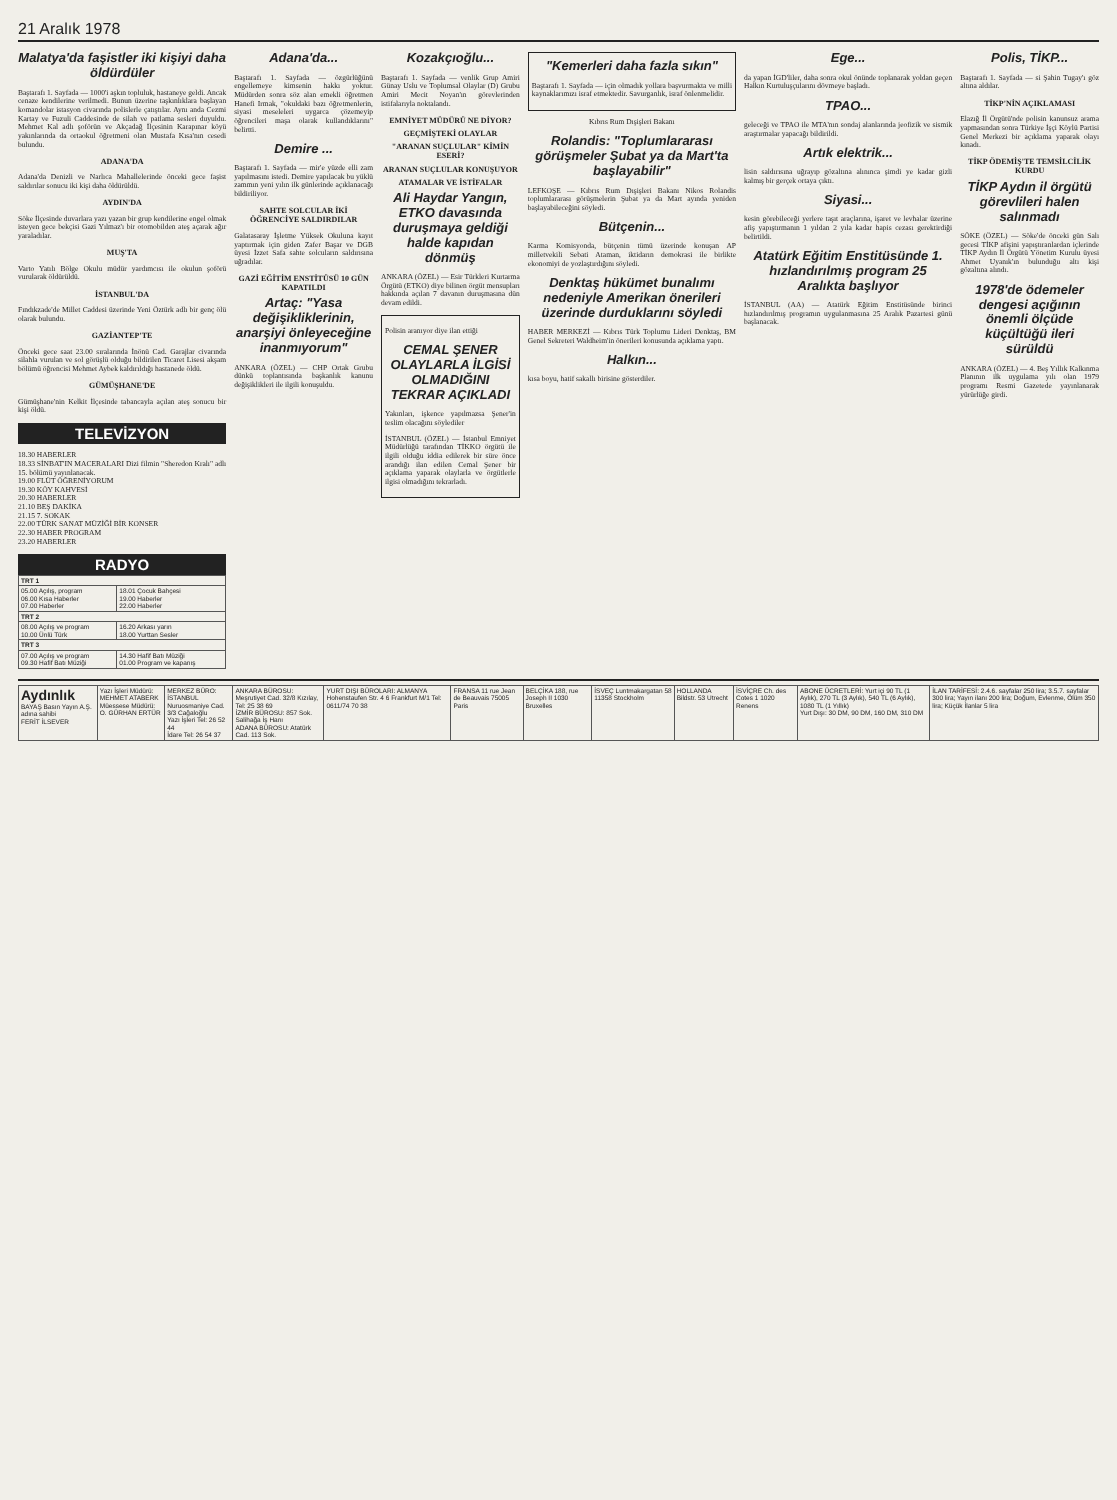21 Aralık 1978
Malatya'da faşistler iki kişiyi daha öldürdüler
Baştarafı 1. Sayfada — 1000'i aşkın topluluk, hastaneye geldi. Ancak cenaze kendilerine verilmedi. Bunun üzerine taşkınlıklara başlayan komandolar istasyon civarında polislerle çatıştılar. Aynı anda Cezmi Kartay ve Fuzuli Caddesinde de silah ve patlama sesleri duyuldu. Mehmet Kal adlı şoförün ve Akçadağ İlçesinin Karapınar köyü yakınlarında da ortaokul öğretmeni olan Mustafa Kısa'nın cesedi bulundu.
ADANA'DA
Adana'da Denizli ve Narlıca Mahallelerinde önceki gece faşist saldırılar sonucu iki kişi daha öldürüldü.
AYDIN'DA
Söke İlçesinde duvarlara yazı yazan bir grup kendilerine engel olmak isteyen gece bekçisi Gazi Yılmaz'ı bir otomobilden ateş açarak ağır yaraladılar.
MUŞ'TA
Varto Yatılı Bölge Okulu müdür yardımcısı ile okulun şoförü vurularak öldürüldü.
İSTANBUL'DA
Fındıkzade'de Millet Caddesi üzerinde Yeni Öztürk adlı bir genç ölü olarak bulundu.
GAZİANTEP'TE
Önceki gece saat 23.00 sıralarında İnönü Cad. Garajlar civarında silahla vurulan ve sol görüşlü olduğu bildirilen Ticaret Lisesi akşam bölümü öğrencisi Mehmet Aybek kaldırıldığı hastanede öldü.
GÜMÜŞHANE'DE
Gümüşhane'nin Kelkit İlçesinde tabancayla açılan ateş sonucu bir kişi öldü.
TELEVİZYON
18.30 HABERLER
18.33 SİNBAT'IN MACERALARI Dizi filmin "Sheredon Kralı" adlı 15. bölümü yayınlanacak.
19.00 FLÜT ÖĞRENİYORUM
19.30 KÖY KAHVESİ
20.30 HABERLER
21.10 BEŞ DAKİKA
21.15 7. SOKAK
22.00 TÜRK SANAT MÜZİĞİ BİR KONSER
22.30 HABER PROGRAM
23.20 HABERLER
RADYO
| TRT 1 | |
| --- | --- |
| 05.00 Açılış, program 06.00 Kısa Haberler 07.00 Haberler | 18.01 Çocuk Bahçesi 19.00 Haberler 22.00 Haberler |
| TRT 2 | |
| 08.00 Açılış ve program 10.00 Ünlü Türk | 16.20 Arkası yarın 18.00 Yurttan Sesler |
| TRT 3 | |
| 07.00 Açılış ve program 09.30 Hafif Batı Müziği | 14.30 Hafif Batı Müziği 01.00 Program ve kapanış |
Adana'da...
Baştarafı 1. Sayfada — özgürlüğünü engellemeye kimsenin hakkı yoktur. Müdürden sonra söz alan emekli öğretmen Hanefi Irmak, "okuldaki bazı öğretmenlerin, siyasi meseleleri uygarca çözemeyip öğrencileri maşa olarak kullandıklarını" belirtti.
Demire ...
Baştarafı 1. Sayfada — mir'e yüzde elli zam yapılmasını istedi. Demire yapılacak bu yüklü zammın yeni yılın ilk günlerinde açıklanacağı bildiriliyor.
SAHTE SOLCULAR İKİ ÖĞRENCİYE SALDIRDILAR
Galatasaray İşletme Yüksek Okuluna kayıt yaptırmak için giden Zafer Başar ve DGB üyesi İzzet Safa sahte solcuların saldırısına uğradılar.
GAZİ EĞİTİM ENSTİTÜSÜ 10 GÜN KAPATILDI
Artaç: "Yasa değişikliklerinin, anarşiyi önleyeceğine inanmıyorum"
ANKARA (ÖZEL) — CHP Ortak Grubu dünkü toplantısında başkanlık kanunu değişiklikleri ile ilgili konuşuldu.
Kozakçıoğlu...
Baştarafı 1. Sayfada — venlik Grup Amiri Günay Uslu ve Toplumsal Olaylar (D) Grubu Amiri Mecit Noyan'ın görevlerinden istifalarıyla noktalandı.
EMNİYET MÜDÜRÜ NE DİYOR?
GEÇMİŞTEKİ OLAYLAR
"ARANAN SUÇLULAR" KİMİN ESERİ?
ARANAN SUÇLULAR KONUŞUYOR
ATAMALAR VE İSTİFALAR
Ali Haydar Yangın, ETKO davasında duruşmaya geldiği halde kapıdan dönmüş
ANKARA (ÖZEL) — Esir Türkleri Kurtarma Örgütü (ETKO) diye bilinen örgüt mensupları hakkında açılan 7 davanın duruşmasına dün devam edildi.
Polisin aranıyor diye ilan ettiği
CEMAL ŞENER OLAYLARLA İLGİSİ OLMADIĞINI TEKRAR AÇIKLADI
Yakınları, işkence yapılmazsa Şener'in teslim olacağını söylediler
İSTANBUL (ÖZEL) — İstanbul Emniyet Müdürlüğü tarafından TİKKO örgütü ile ilgili olduğu iddia edilerek bir süre önce arandığı ilan edilen Cemal Şener bir açıklama yaparak olaylarla ve örgütlerle ilgisi olmadığını tekrarladı.
"Kemerleri daha fazla sıkın"
Baştarafı 1. Sayfada — için olmadık yollara başvurmakta ve milli kaynaklarımızı israf etmektedir. Savurganlık, israf önlenmelidir.
Kıbrıs Rum Dışişleri Bakanı
Rolandis: "Toplumlararası görüşmeler Şubat ya da Mart'ta başlayabilir"
LEFKOŞE — Kıbrıs Rum Dışişleri Bakanı Nikos Rolandis toplumlararası görüşmelerin Şubat ya da Mart ayında yeniden başlayabileceğini söyledi.
Bütçenin...
Karma Komisyonda, bütçenin tümü üzerinde konuşan AP milletvekili Sebati Ataman, iktidarın demokrasi ile birlikte ekonomiyi de yozlaştırdığını söyledi.
Denktaş hükümet bunalımı nedeniyle Amerikan önerileri üzerinde durduklarını söyledi
HABER MERKEZİ — Kıbrıs Türk Toplumu Lideri Denktaş, BM Genel Sekreteri Waldheim'in önerileri konusunda açıklama yaptı.
Halkın...
kısa boyu, hatif sakallı birisine gösterdiler.
Ege...
da yapan İGD'liler, daha sonra okul önünde toplanarak yoldan geçen Halkın Kurtuluşçularını dövmeye başladı.
TPAO...
geleceği ve TPAO ile MTA'nın sondaj alanlarında jeofizik ve sismik araştırmalar yapacağı bildirildi.
Artık elektrik...
lisin saldırısına uğrayıp gözaltına alınınca şimdi ye kadar gizli kalmış bir gerçek ortaya çıktı.
Siyasi...
kesin görebileceği yerlere taşıt araçlarına, işaret ve levhalar üzerine afiş yapıştırmanın 1 yıldan 2 yıla kadar hapis cezası gerektirdiği belirtildi.
Atatürk Eğitim Enstitüsünde 1. hızlandırılmış program 25 Aralıkta başlıyor
İSTANBUL (AA) — Atatürk Eğitim Enstitüsünde birinci hızlandırılmış programın uygulanmasına 25 Aralık Pazartesi günü başlanacak.
Polis, TİKP...
Baştarafı 1. Sayfada — si Şahin Tugay'ı göz altına aldılar.
TİKP'NİN AÇIKLAMASI
Elazığ İl Örgütü'nde polisin kanunsuz arama yapmasından sonra Türkiye İşçi Köylü Partisi Genel Merkezi bir açıklama yaparak olayı kınadı.
TİKP ÖDEMİŞ'TE TEMSİLCİLİK KURDU
TİKP Aydın il örgütü görevlileri halen salınmadı
SÖKE (ÖZEL) — Söke'de önceki gün Salı gecesi TİKP afişini yapıştıranlardan içlerinde TİKP Aydın İl Örgütü Yönetim Kurulu üyesi Ahmet Uyanık'ın bulunduğu altı kişi gözaltına alındı.
1978'de ödemeler dengesi açığının önemli ölçüde küçültüğü ileri sürüldü
ANKARA (ÖZEL) — 4. Beş Yıllık Kalkınma Planının ilk uygulama yılı olan 1979 programı Resmi Gazetede yayınlanarak yürürlüğe girdi.
| Aydınlık BAYAŞ Basın Yayın A.Ş. adına sahibi FERİT İLSEVER | Yazı İşleri Müdürü: MEHMET ATABERK Müessese Müdürü: O. GÜRHAN ERTÜR | MERKEZ BÜRO: İSTANBUL Nuruosmaniye Cad. 3/3 Cağaloğlu Yazı İşleri Tel: 26 52 44 İdare Tel: 26 54 37 | ANKARA BÜROSU: Meşrutiyet Cad. 32/8 Kızılay, Tel: 25 38 69 İZMİR BÜROSU: 857 Sok. Salihağa İş Hanı ADANA BÜROSU: Atatürk Cad. 113 Sok. | YURT DIŞI BÜROLARI: ALMANYA Hohenstaufen Str. 4 6 Frankfurt M/1 Tel: 0611/74 70 38 | FRANSA 11 rue Jean de Beauvais 75005 Paris | BELÇİKA 188, rue Joseph II 1030 Bruxelles | İSVEÇ Luntmakargatan 58 11358 Stockholm | HOLLANDA Bildstr. 53 Utrecht | İSVİÇRE Ch. des Cotes 1 1020 Renens | ABONE ÜCRETLERİ: Yurt içi 90 TL (1 Aylık), 270 TL (3 Aylık), 540 TL (6 Aylık), 1080 TL (1 Yıllık) Yurt Dışı: 30 DM, 90 DM, 160 DM, 310 DM | İLAN TARİFESİ: 2.4.6. sayfalar 250 lira; 3.5.7. sayfalar 300 lira; Yayın ilanı 200 lira; Doğum, Evlenme, Ölüm 350 lira; Küçük İlanlar 5 lira |